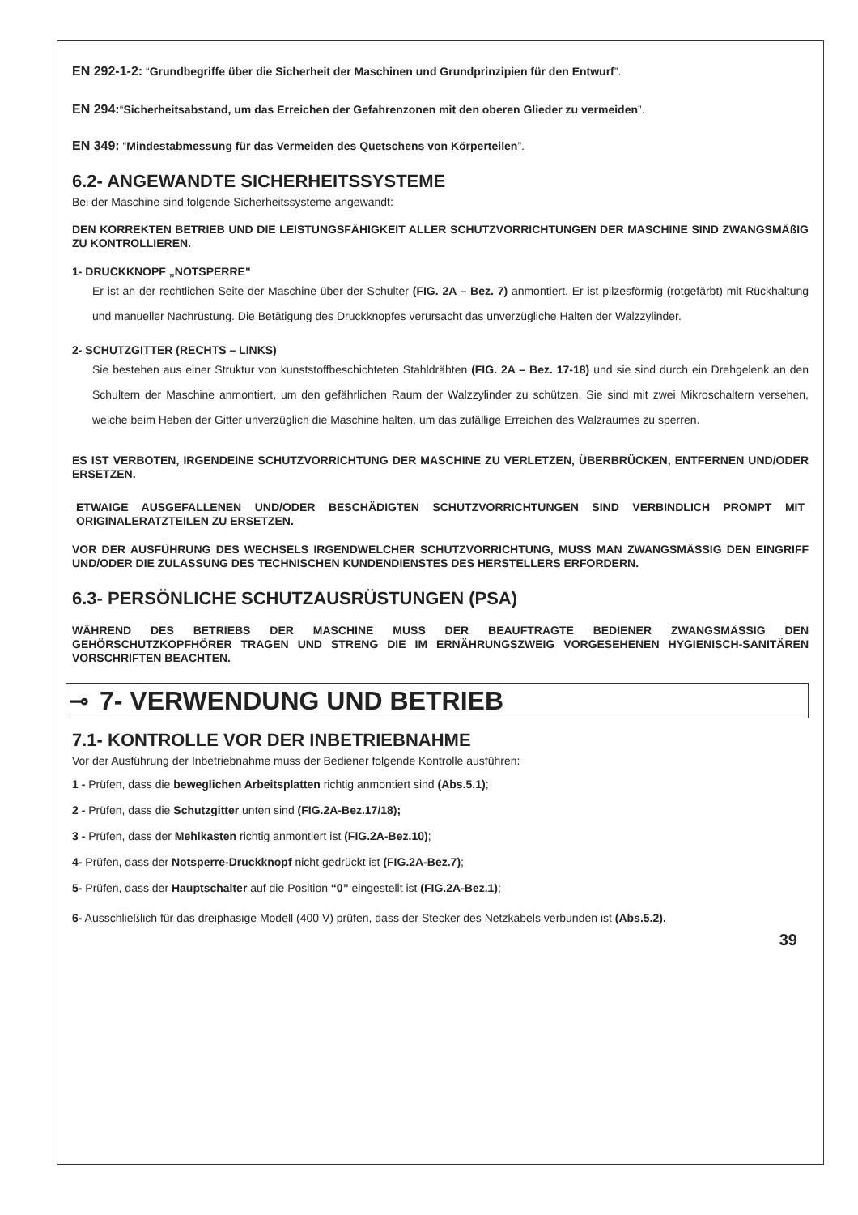EN 292-1-2: “Grundbegriffe über die Sicherheit der Maschinen und Grundprinzipien für den Entwurf”.
EN 294:“Sicherheitsabstand, um das Erreichen der Gefahrenzonen mit den oberen Glieder zu vermeiden”.
EN 349: “Mindestabmessung für das Vermeiden des Quetschens von Körperteilen”.
6.2- ANGEWANDTE SICHERHEITSSYSTEME
Bei der Maschine sind folgende Sicherheitssysteme angewandt:
DEN KORREKTEN BETRIEB UND DIE LEISTUNGSFÄHIGKEIT ALLER SCHUTZVORRICHTUNGEN DER MASCHINE SIND ZWANGSMÄßIG ZU KONTROLLIEREN.
1- DRUCKKNOPF „NOTSPERRE"
Er ist an der rechtlichen Seite der Maschine über der Schulter (FIG. 2A – Bez. 7) anmontiert. Er ist pilzesförmig (rotgefärbt) mit Rückhaltung und manueller Nachrüstung. Die Betätigung des Druckknopfes verursacht das unverzügliche Halten der Walzzylinder.
2- SCHUTZGITTER (RECHTS – LINKS)
Sie bestehen aus einer Struktur von kunststoffbeschichteten Stahldrähten (FIG. 2A – Bez. 17-18) und sie sind durch ein Drehgelenk an den Schultern der Maschine anmontiert, um den gefährlichen Raum der Walzzylinder zu schützen. Sie sind mit zwei Mikroschaltern versehen, welche beim Heben der Gitter unverzüglich die Maschine halten, um das zufällige Erreichen des Walzraumes zu sperren.
ES IST VERBOTEN, IRGENDEINE SCHUTZVORRICHTUNG DER MASCHINE ZU VERLETZEN, ÜBERBRÜCKEN, ENTFERNEN UND/ODER ERSETZEN.
ETWAIGE AUSGEFALLENEN UND/ODER BESCHÄDIGTEN SCHUTZVORRICHTUNGEN SIND VERBINDLICH PROMPT MIT ORIGINALERATZTEILEN ZU ERSETZEN.
VOR DER AUSFÜHRUNG DES WECHSELS IRGENDWELCHER SCHUTZVORRICHTUNG, MUSS MAN ZWANGSMÄSSIG DEN EINGRIFF UND/ODER DIE ZULASSUNG DES TECHNISCHEN KUNDENDIENSTES DES HERSTELLERS ERFORDERN.
6.3- PERSÖNLICHE SCHUTZAUSRÜSTUNGEN (PSA)
WÄHREND DES BETRIEBS DER MASCHINE MUSS DER BEAUFTRAGTE BEDIENER ZWANGSMÄSSIG DEN GEHÖRSCHUTZKOPFHÖRER TRAGEN UND STRENG DIE IM ERNÄHRUNGSZWEIG VORGESEHENEN HYGIENISCH-SANITÄREN VORSCHRIFTEN BEACHTEN.
⊸ 7- VERWENDUNG UND BETRIEB
7.1- KONTROLLE VOR DER INBETRIEBNAHME
Vor der Ausführung der Inbetriebnahme muss der Bediener folgende Kontrolle ausführen:
1 - Prüfen, dass die beweglichen Arbeitsplatten richtig anmontiert sind (Abs.5.1);
2 - Prüfen, dass die Schutzgitter unten sind (FIG.2A-Bez.17/18);
3 - Prüfen, dass der Mehlkasten richtig anmontiert ist (FIG.2A-Bez.10);
4- Prüfen, dass der Notsperre-Druckknopf nicht gedrückt ist (FIG.2A-Bez.7);
5- Prüfen, dass der Hauptschalter auf die Position “0” eingestellt ist (FIG.2A-Bez.1);
6- Ausschließlich für das dreiphasige Modell (400 V) prüfen, dass der Stecker des Netzkabels verbunden ist (Abs.5.2).
39